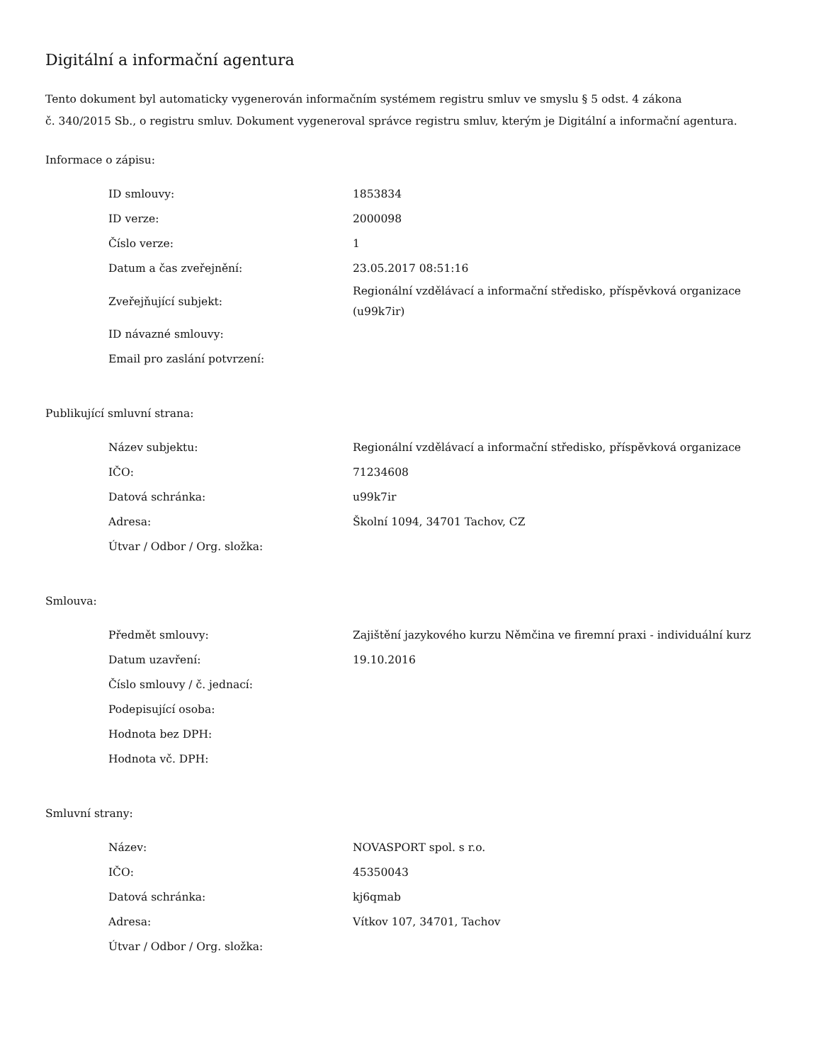Digitální a informační agentura
Tento dokument byl automaticky vygenerován informačním systémem registru smluv ve smyslu § 5 odst. 4 zákona
č. 340/2015 Sb., o registru smluv. Dokument vygeneroval správce registru smluv, kterým je Digitální a informační agentura.
Informace o zápisu:
| ID smlouvy: | 1853834 |
| ID verze: | 2000098 |
| Číslo verze: | 1 |
| Datum a čas zveřejnění: | 23.05.2017 08:51:16 |
| Zveřejňující subjekt: | Regionální vzdělávací a informační středisko, příspěvková organizace (u99k7ir) |
| ID návazné smlouvy: | |
| Email pro zaslání potvrzení: | |
Publikující smluvní strana:
| Název subjektu: | Regionální vzdělávací a informační středisko, příspěvková organizace |
| IČO: | 71234608 |
| Datová schránka: | u99k7ir |
| Adresa: | Školní 1094, 34701 Tachov, CZ |
| Útvar / Odbor / Org. složka: | |
Smlouva:
| Předmět smlouvy: | Zajištění jazykového kurzu Němčina ve firemní praxi - individuální kurz |
| Datum uzavření: | 19.10.2016 |
| Číslo smlouvy / č. jednací: | |
| Podepisující osoba: | |
| Hodnota bez DPH: | |
| Hodnota vč. DPH: | |
Smluvní strany:
| Název: | NOVASPORT spol. s r.o. |
| IČO: | 45350043 |
| Datová schránka: | kj6qmab |
| Adresa: | Vítkov 107, 34701, Tachov |
| Útvar / Odbor / Org. složka: | |